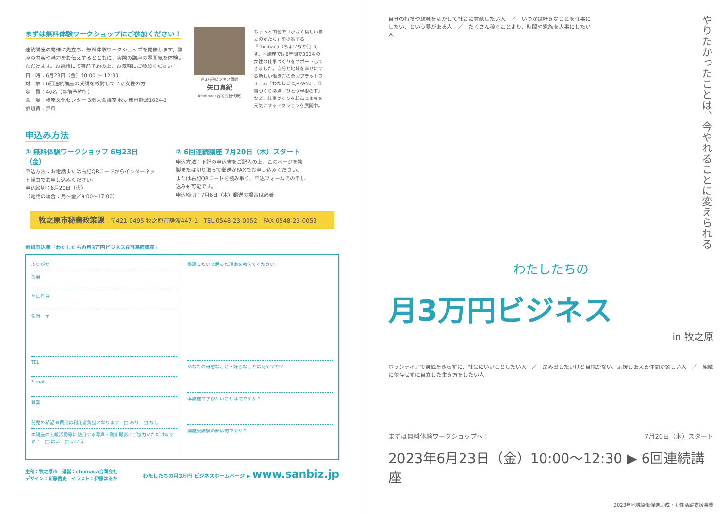まずは無料体験ワークショップにご参加ください！
連続講座の開催に先立ち、無料体験ワークショップを開催します。講座の内容や魅力をお伝えするとともに、実際の講座の雰囲気を体験いただけます。お電話にて事前予約の上、お気軽にご参加ください！
日　時：6月23日（金）10:00 ～ 12:30
対　象：6回連続講座の受講を検討している女性の方
定　員：40名（事前予約制）
会　場：榛原文化センター 3階大会議室 牧之原市静波1024-3
参加費：無料
月3万円ビジネス講師
矢口真紀
（choinaca合同会社代表）
ちょっと田舎で「小さく愉しい自立のかたち」を提案する『choinaca（ちょいなか）』です。本講座では8年間で300名の女性の仕事づくりをサポートしてきました。自分と地域を幸せにする新しい働き方の全国プラットフォーム『わたしごとJAPAN』、仕事づくり拠点『ひとつ屋根の下』など、仕事づくりを起点にまちを元気にするアクションを展開中。
申込み方法
① 無料体験ワークショップ 6月23日（金）
申込方法：お電話または右記QRコードからインターネット経由でお申し込みください。
申込締切：6月20日（火）
（電話の場合：月～金／9:00～17:00）
② 6回連続講座 7月20日（木）スタート
申込方法：下記の申込書をご記入の上、このページを複製または切り取って郵送かFAXでお申し込みください。または右記QRコードを読み取り、申込フォームでの申し込みも可能です。
申込締切：7月6日（木）郵送の場合は必着
牧之原市秘書政策課　〒421-0495 牧之原市静波447-1　TEL 0548-23-0052　FAX 0548-23-0059
参加申込書「わたしたちの月3万円ビジネス6回連続講座」
ふりがな
名前
生年月日
住所　〒
TEL
E-mail
職業
託児の希望 ※費用は利用者負担となります　□ あり　□ なし
本講座の広報活動等に使用する写真・動画撮影にご協力いただけますか？　□ はい　□ いいえ
受講したいと思った理由を教えてください。
あなたの得意なこと・好きなことは何ですか？
本講座で学びたいことは何ですか？
講座受講後の夢は何ですか？
主催：牧之原市　運営：choinaca合同会社
デザイン：新藤岳史　イラスト：伊藤はるか
わたしたちの月3万円 ビジネスホームページ ▶ www.sanbiz.jp
自分の特技や趣味を活かして社会に貢献したい人　／　いつかは好きなことを仕事にしたい、という夢がある人　／　たくさん稼ぐことより、時間や家族を大事にしたい人
やりたかったことは、今やれることに変えられる
わたしたちの
月3万円ビジネス
in 牧之原
ボランティアで身銭をきらずに、社会にいいことしたい人　／　踏み出したいけど自信がない、応援しあえる仲間が欲しい人　／　組織に依存せずに自立した生き方をしたい人
まずは無料体験ワークショップへ！ 7月20日（木）スタート
2023年6月23日（金）10:00～12:30 ▶ 6回連続講座
2023年地域協働促進助成・女性活躍支援事業